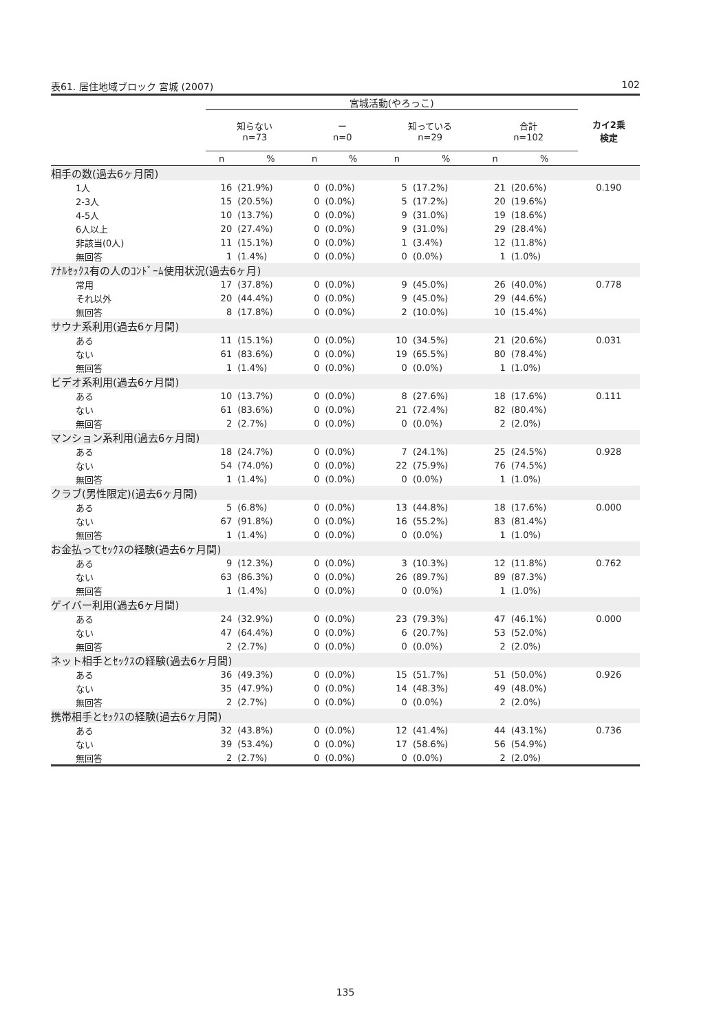表61. 居住地域ブロック 宮城 (2007) 102
| | 宮城活動(やろっこ) | | | | | | | | カイ2乗 検定 |
| --- | --- | --- | --- | --- | --- | --- | --- | --- | --- |
| | 知らない n=73 | | ー n=0 | | 知っている n=29 | | 合計 n=102 | | |
| | n | % | n | % | n | % | n | % | |
| 相手の数(過去6ヶ月間) | | | | | | | | | |
| 1人 | 16 | (21.9%) | 0 | (0.0%) | 5 | (17.2%) | 21 | (20.6%) | 0.190 |
| 2-3人 | 15 | (20.5%) | 0 | (0.0%) | 5 | (17.2%) | 20 | (19.6%) | |
| 4-5人 | 10 | (13.7%) | 0 | (0.0%) | 9 | (31.0%) | 19 | (18.6%) | |
| 6人以上 | 20 | (27.4%) | 0 | (0.0%) | 9 | (31.0%) | 29 | (28.4%) | |
| 非該当(0人) | 11 | (15.1%) | 0 | (0.0%) | 1 | (3.4%) | 12 | (11.8%) | |
| 無回答 | 1 | (1.4%) | 0 | (0.0%) | 0 | (0.0%) | 1 | (1.0%) | |
| ｱﾅﾙｾｯｸｽ有の人のｺﾝﾄﾞｰﾑ使用状況(過去6ヶ月) | | | | | | | | | |
| 常用 | 17 | (37.8%) | 0 | (0.0%) | 9 | (45.0%) | 26 | (40.0%) | 0.778 |
| それ以外 | 20 | (44.4%) | 0 | (0.0%) | 9 | (45.0%) | 29 | (44.6%) | |
| 無回答 | 8 | (17.8%) | 0 | (0.0%) | 2 | (10.0%) | 10 | (15.4%) | |
| サウナ系利用(過去6ヶ月間) | | | | | | | | | |
| ある | 11 | (15.1%) | 0 | (0.0%) | 10 | (34.5%) | 21 | (20.6%) | 0.031 |
| ない | 61 | (83.6%) | 0 | (0.0%) | 19 | (65.5%) | 80 | (78.4%) | |
| 無回答 | 1 | (1.4%) | 0 | (0.0%) | 0 | (0.0%) | 1 | (1.0%) | |
| ビデオ系利用(過去6ヶ月間) | | | | | | | | | |
| ある | 10 | (13.7%) | 0 | (0.0%) | 8 | (27.6%) | 18 | (17.6%) | 0.111 |
| ない | 61 | (83.6%) | 0 | (0.0%) | 21 | (72.4%) | 82 | (80.4%) | |
| 無回答 | 2 | (2.7%) | 0 | (0.0%) | 0 | (0.0%) | 2 | (2.0%) | |
| マンション系利用(過去6ヶ月間) | | | | | | | | | |
| ある | 18 | (24.7%) | 0 | (0.0%) | 7 | (24.1%) | 25 | (24.5%) | 0.928 |
| ない | 54 | (74.0%) | 0 | (0.0%) | 22 | (75.9%) | 76 | (74.5%) | |
| 無回答 | 1 | (1.4%) | 0 | (0.0%) | 0 | (0.0%) | 1 | (1.0%) | |
| クラブ(男性限定)(過去6ヶ月間) | | | | | | | | | |
| ある | 5 | (6.8%) | 0 | (0.0%) | 13 | (44.8%) | 18 | (17.6%) | 0.000 |
| ない | 67 | (91.8%) | 0 | (0.0%) | 16 | (55.2%) | 83 | (81.4%) | |
| 無回答 | 1 | (1.4%) | 0 | (0.0%) | 0 | (0.0%) | 1 | (1.0%) | |
| お金払ってｾｯｸｽの経験(過去6ヶ月間) | | | | | | | | | |
| ある | 9 | (12.3%) | 0 | (0.0%) | 3 | (10.3%) | 12 | (11.8%) | 0.762 |
| ない | 63 | (86.3%) | 0 | (0.0%) | 26 | (89.7%) | 89 | (87.3%) | |
| 無回答 | 1 | (1.4%) | 0 | (0.0%) | 0 | (0.0%) | 1 | (1.0%) | |
| ゲイバー利用(過去6ヶ月間) | | | | | | | | | |
| ある | 24 | (32.9%) | 0 | (0.0%) | 23 | (79.3%) | 47 | (46.1%) | 0.000 |
| ない | 47 | (64.4%) | 0 | (0.0%) | 6 | (20.7%) | 53 | (52.0%) | |
| 無回答 | 2 | (2.7%) | 0 | (0.0%) | 0 | (0.0%) | 2 | (2.0%) | |
| ネット相手とｾｯｸｽの経験(過去6ヶ月間) | | | | | | | | | |
| ある | 36 | (49.3%) | 0 | (0.0%) | 15 | (51.7%) | 51 | (50.0%) | 0.926 |
| ない | 35 | (47.9%) | 0 | (0.0%) | 14 | (48.3%) | 49 | (48.0%) | |
| 無回答 | 2 | (2.7%) | 0 | (0.0%) | 0 | (0.0%) | 2 | (2.0%) | |
| 携帯相手とｾｯｸｽの経験(過去6ヶ月間) | | | | | | | | | |
| ある | 32 | (43.8%) | 0 | (0.0%) | 12 | (41.4%) | 44 | (43.1%) | 0.736 |
| ない | 39 | (53.4%) | 0 | (0.0%) | 17 | (58.6%) | 56 | (54.9%) | |
| 無回答 | 2 | (2.7%) | 0 | (0.0%) | 0 | (0.0%) | 2 | (2.0%) | |
135